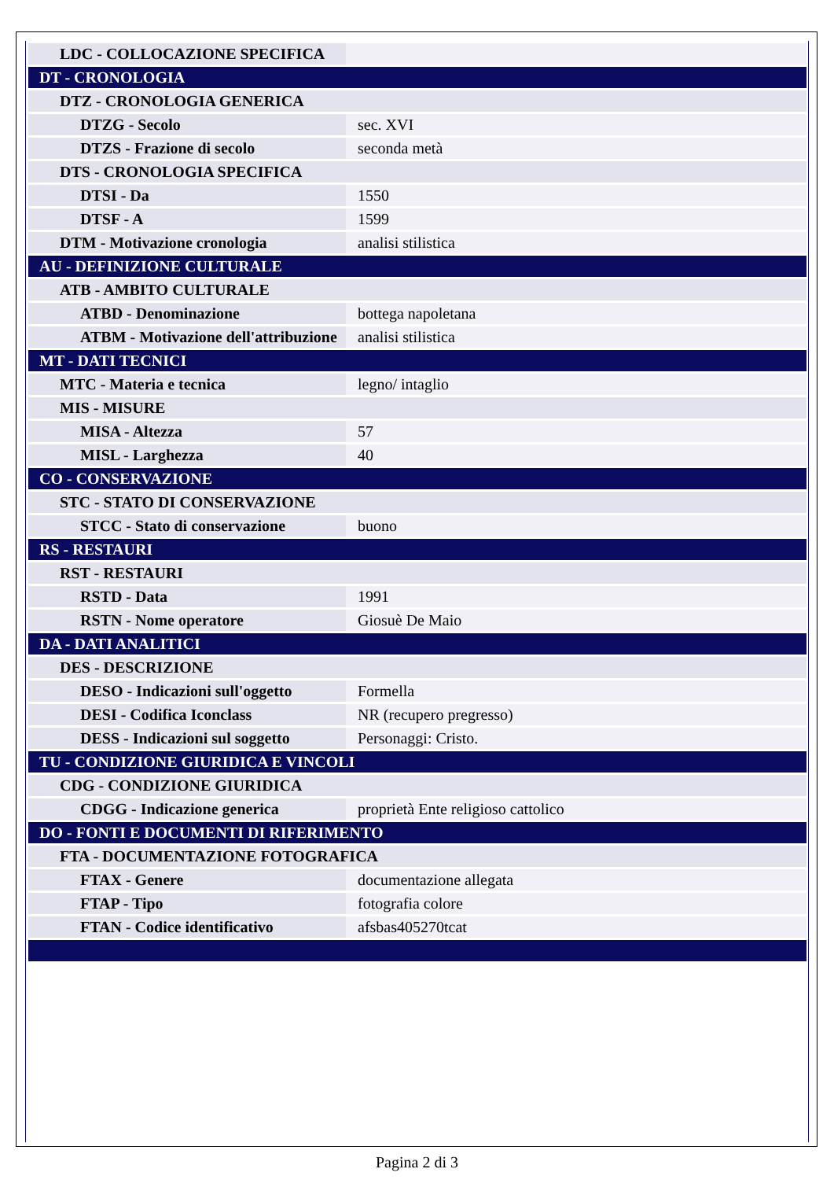| LDC - COLLOCAZIONE SPECIFICA | |
| DT - CRONOLOGIA | |
| DTZ - CRONOLOGIA GENERICA | |
| DTZG - Secolo | sec. XVI |
| DTZS - Frazione di secolo | seconda metà |
| DTS - CRONOLOGIA SPECIFICA | |
| DTSI - Da | 1550 |
| DTSF - A | 1599 |
| DTM - Motivazione cronologia | analisi stilistica |
| AU - DEFINIZIONE CULTURALE | |
| ATB - AMBITO CULTURALE | |
| ATBD - Denominazione | bottega napoletana |
| ATBM - Motivazione dell'attribuzione | analisi stilistica |
| MT - DATI TECNICI | |
| MTC - Materia e tecnica | legno/ intaglio |
| MIS - MISURE | |
| MISA - Altezza | 57 |
| MISL - Larghezza | 40 |
| CO - CONSERVAZIONE | |
| STC - STATO DI CONSERVAZIONE | |
| STCC - Stato di conservazione | buono |
| RS - RESTAURI | |
| RST - RESTAURI | |
| RSTD - Data | 1991 |
| RSTN - Nome operatore | Giosuè De Maio |
| DA - DATI ANALITICI | |
| DES - DESCRIZIONE | |
| DESO - Indicazioni sull'oggetto | Formella |
| DESI - Codifica Iconclass | NR (recupero pregresso) |
| DESS - Indicazioni sul soggetto | Personaggi: Cristo. |
| TU - CONDIZIONE GIURIDICA E VINCOLI | |
| CDG - CONDIZIONE GIURIDICA | |
| CDGG - Indicazione generica | proprietà Ente religioso cattolico |
| DO - FONTI E DOCUMENTI DI RIFERIMENTO | |
| FTA - DOCUMENTAZIONE FOTOGRAFICA | |
| FTAX - Genere | documentazione allegata |
| FTAP - Tipo | fotografia colore |
| FTAN - Codice identificativo | afsbas405270tcat |
Pagina 2 di 3